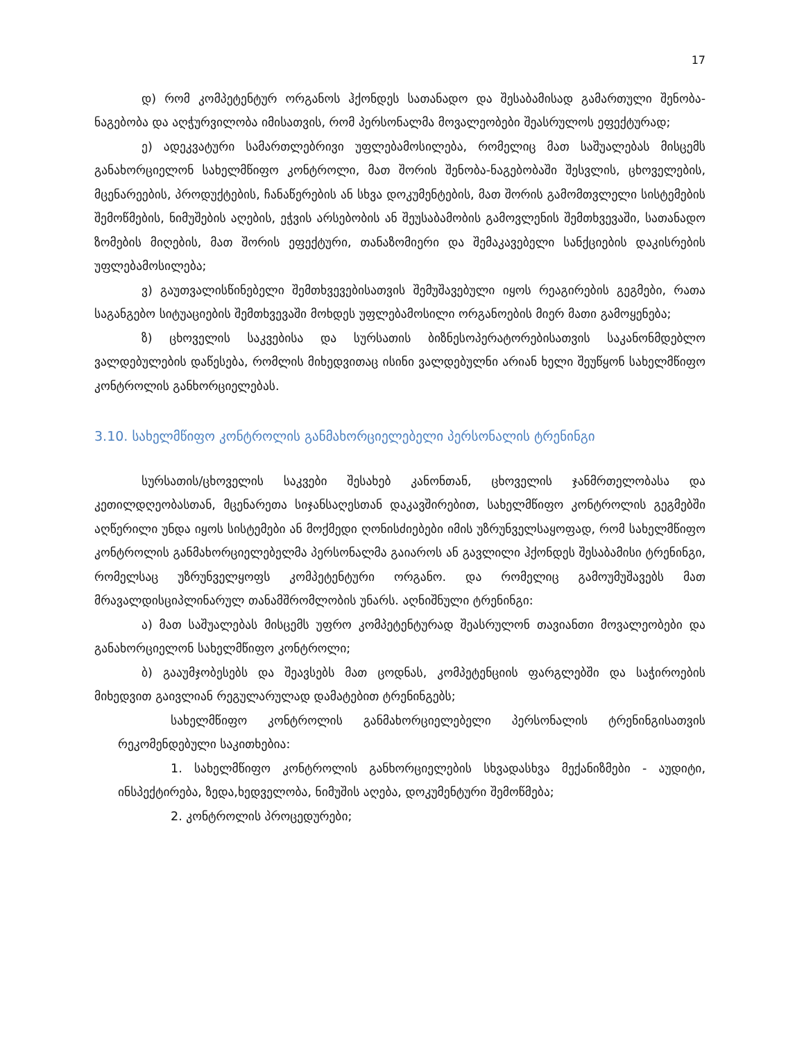17
დ) რომ კომპეტენტურ ორგანოს ჰქონდეს სათანადო და შესაბამისად გამართული შენობა-ნაგებობა და აღჭურვილობა იმისათვის, რომ პერსონალმა მოვალეობები შეასრულოს ეფექტურად;
ე) ადეკვატური სამართლებრივი უფლებამოსილება, რომელიც მათ საშუალებას მისცემს განახორციელონ სახელმწიფო კონტროლი, მათ შორის შენობა-ნაგებობაში შესვლის, ცხოველების, მცენარეების, პროდუქტების, ჩანაწერების ან სხვა დოკუმენტების, მათ შორის გამომთვლელი სისტემების შემოწმების, ნიმუშების აღების, ეჭვის არსებობის ან შეუსაბამობის გამოვლენის შემთხვევაში, სათანადო ზომების მიღების, მათ შორის ეფექტური, თანაზომიერი და შემაკავებელი სანქციების დაკისრების უფლებამოსილება;
ვ) გაუთვალისწინებელი შემთხვევებისათვის შემუშავებული იყოს რეაგირების გეგმები, რათა საგანგებო სიტუაციების შემთხვევაში მოხდეს უფლებამოსილი ორგანოების მიერ მათი გამოყენება;
ზ) ცხოველის საკვებისა და სურსათის ბიზნესოპერატორებისათვის საკანონმდებლო ვალდებულების დაწესება, რომლის მიხედვითაც ისინი ვალდებულნი არიან ხელი შეუწყონ სახელმწიფო კონტროლის განხორციელებას.
3.10. სახელმწიფო კონტროლის განმახორციელებელი პერსონალის ტრენინგი
სურსათის/ცხოველის საკვები შესახებ კანონთან, ცხოველის ჯანმრთელობასა და კეთილდღეობასთან, მცენარეთა სიჯანსაღესთან დაკავშირებით, სახელმწიფო კონტროლის გეგმებში აღწერილი უნდა იყოს სისტემები ან მოქმედი ღონისძიებები იმის უზრუნველსაყოფად, რომ სახელმწიფო კონტროლის განმახორციელებელმა პერსონალმა გაიაროს ან გავლილი ჰქონდეს შესაბამისი ტრენინგი, რომელსაც უზრუნველყოფს კომპეტენტური ორგანო. და რომელიც გამოუმუშავებს მათ მრავალდისციპლინარულ თანამშრომლობის უნარს. აღნიშნული ტრენინგი:
ა) მათ საშუალებას მისცემს უფრო კომპეტენტურად შეასრულონ თავიანთი მოვალეობები და განახორციელონ სახელმწიფო კონტროლი;
ბ) გააუმჯობესებს და შეავსებს მათ ცოდნას, კომპეტენციის ფარგლებში და საჭიროების მიხედვით გაივლიან რეგულარულად დამატებით ტრენინგებს;
სახელმწიფო კონტროლის განმახორციელებელი პერსონალის ტრენინგისათვის რეკომენდებული საკითხებია:
1. სახელმწიფო კონტროლის განხორციელების სხვადასხვა მექანიზმები - აუდიტი, ინსპექტირება, ზედა,ხედველობა, ნიმუშის აღება, დოკუმენტური შემოწმება;
2. კონტროლის პროცედურები;